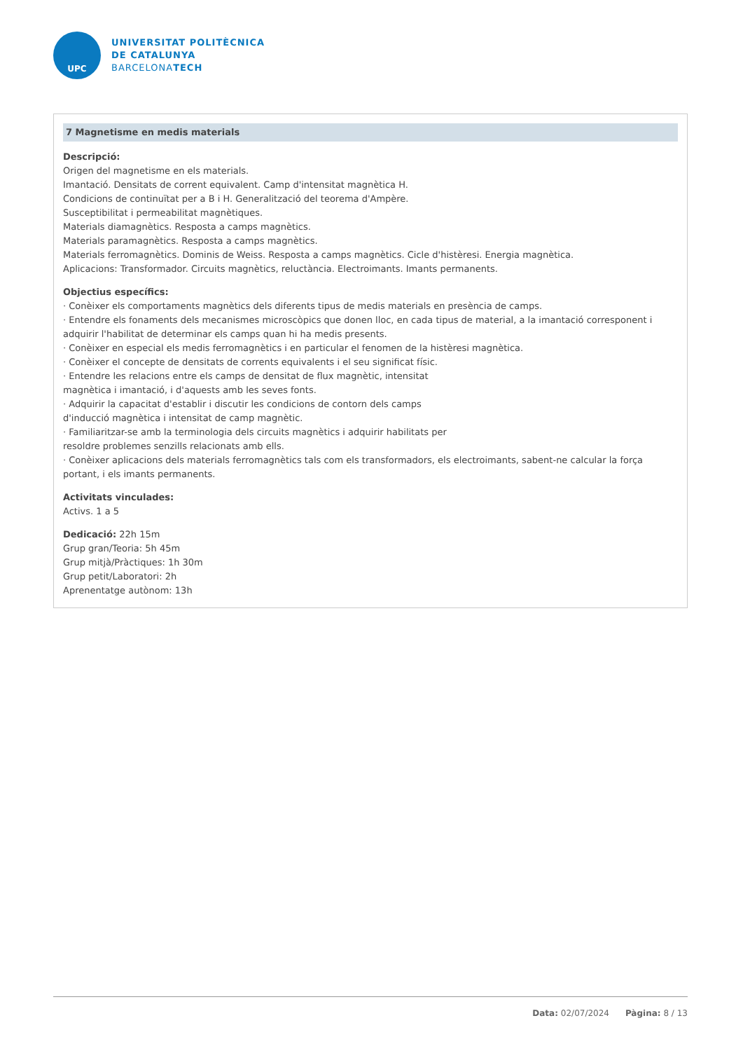UPC
UNIVERSITAT POLITÈCNICA
DE CATALUNYA
BARCELONATECH
7 Magnetisme en medis materials
Descripció:
Origen del magnetisme en els materials.
Imantació. Densitats de corrent equivalent. Camp d'intensitat magnètica H.
Condicions de continuïtat per a B i H. Generalització del teorema d'Ampère.
Susceptibilitat i permeabilitat magnètiques.
Materials diamagnètics. Resposta a camps magnètics.
Materials paramagnètics. Resposta a camps magnètics.
Materials ferromagnètics. Dominis de Weiss. Resposta a camps magnètics. Cicle d'histèresi. Energia magnètica.
Aplicacions: Transformador. Circuits magnètics, reluctància. Electroimants. Imants permanents.
Objectius específics:
· Conèixer els comportaments magnètics dels diferents tipus de medis materials en presència de camps.
· Entendre els fonaments dels mecanismes microscòpics que donen lloc, en cada tipus de material, a la imantació corresponent i adquirir l'habilitat de determinar els camps quan hi ha medis presents.
· Conèixer en especial els medis ferromagnètics i en particular el fenomen de la histèresi magnètica.
· Conèixer el concepte de densitats de corrents equivalents i el seu significat físic.
· Entendre les relacions entre els camps de densitat de flux magnètic, intensitat
magnètica i imantació, i d'aquests amb les seves fonts.
· Adquirir la capacitat d'establir i discutir les condicions de contorn dels camps
d'inducció magnètica i intensitat de camp magnètic.
· Familiaritzar-se amb la terminologia dels circuits magnètics i adquirir habilitats per
resoldre problemes senzills relacionats amb ells.
· Conèixer aplicacions dels materials ferromagnètics tals com els transformadors, els electroimants, sabent-ne calcular la força portant, i els imants permanents.
Activitats vinculades:
Activs. 1 a 5
Dedicació: 22h 15m
Grup gran/Teoria: 5h 45m
Grup mitjà/Pràctiques: 1h 30m
Grup petit/Laboratori: 2h
Aprenentatge autònom: 13h
Data: 02/07/2024 Pàgina: 8 / 13